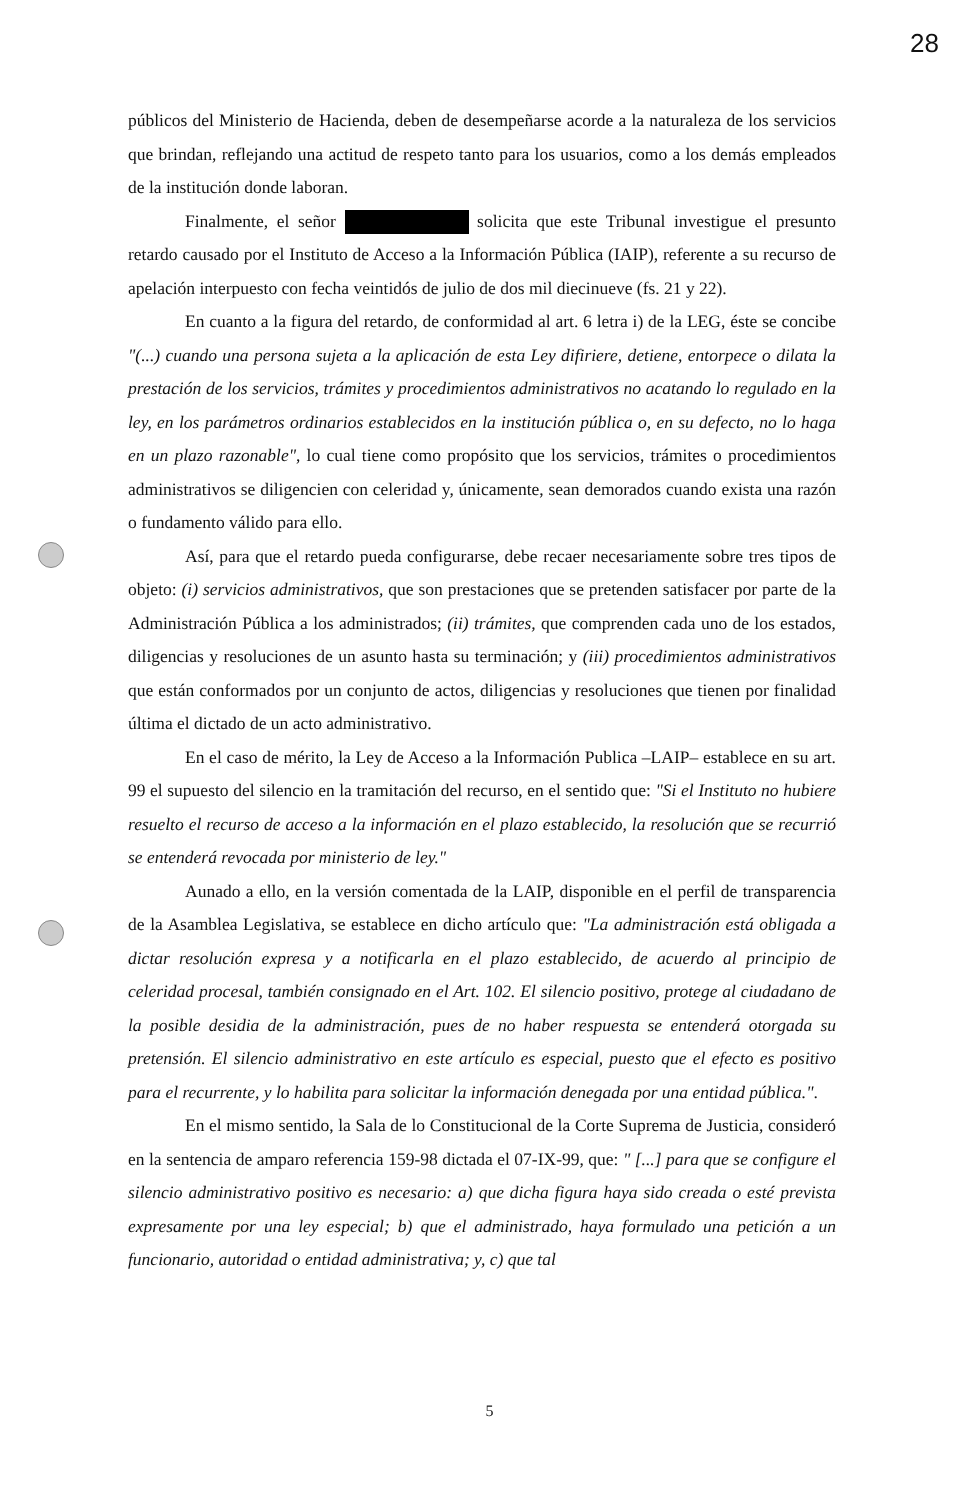28
públicos del Ministerio de Hacienda, deben de desempeñarse acorde a la naturaleza de los servicios que brindan, reflejando una actitud de respeto tanto para los usuarios, como a los demás empleados de la institución donde laboran.
Finalmente, el señor solicita que este Tribunal investigue el presunto retardo causado por el Instituto de Acceso a la Información Pública (IAIP), referente a su recurso de apelación interpuesto con fecha veintidós de julio de dos mil diecinueve (fs. 21 y 22).
En cuanto a la figura del retardo, de conformidad al art. 6 letra i) de la LEG, éste se concibe "(...) cuando una persona sujeta a la aplicación de esta Ley difiriere, detiene, entorpece o dilata la prestación de los servicios, trámites y procedimientos administrativos no acatando lo regulado en la ley, en los parámetros ordinarios establecidos en la institución pública o, en su defecto, no lo haga en un plazo razonable", lo cual tiene como propósito que los servicios, trámites o procedimientos administrativos se diligencien con celeridad y, únicamente, sean demorados cuando exista una razón o fundamento válido para ello.
Así, para que el retardo pueda configurarse, debe recaer necesariamente sobre tres tipos de objeto: (i) servicios administrativos, que son prestaciones que se pretenden satisfacer por parte de la Administración Pública a los administrados; (ii) trámites, que comprenden cada uno de los estados, diligencias y resoluciones de un asunto hasta su terminación; y (iii) procedimientos administrativos que están conformados por un conjunto de actos, diligencias y resoluciones que tienen por finalidad última el dictado de un acto administrativo.
En el caso de mérito, la Ley de Acceso a la Información Publica –LAIP– establece en su art. 99 el supuesto del silencio en la tramitación del recurso, en el sentido que: "Si el Instituto no hubiere resuelto el recurso de acceso a la información en el plazo establecido, la resolución que se recurrió se entenderá revocada por ministerio de ley."
Aunado a ello, en la versión comentada de la LAIP, disponible en el perfil de transparencia de la Asamblea Legislativa, se establece en dicho artículo que: "La administración está obligada a dictar resolución expresa y a notificarla en el plazo establecido, de acuerdo al principio de celeridad procesal, también consignado en el Art. 102. El silencio positivo, protege al ciudadano de la posible desidia de la administración, pues de no haber respuesta se entenderá otorgada su pretensión. El silencio administrativo en este artículo es especial, puesto que el efecto es positivo para el recurrente, y lo habilita para solicitar la información denegada por una entidad pública.".
En el mismo sentido, la Sala de lo Constitucional de la Corte Suprema de Justicia, consideró en la sentencia de amparo referencia 159-98 dictada el 07-IX-99, que: " [...] para que se configure el silencio administrativo positivo es necesario: a) que dicha figura haya sido creada o esté prevista expresamente por una ley especial; b) que el administrado, haya formulado una petición a un funcionario, autoridad o entidad administrativa; y, c) que tal
5